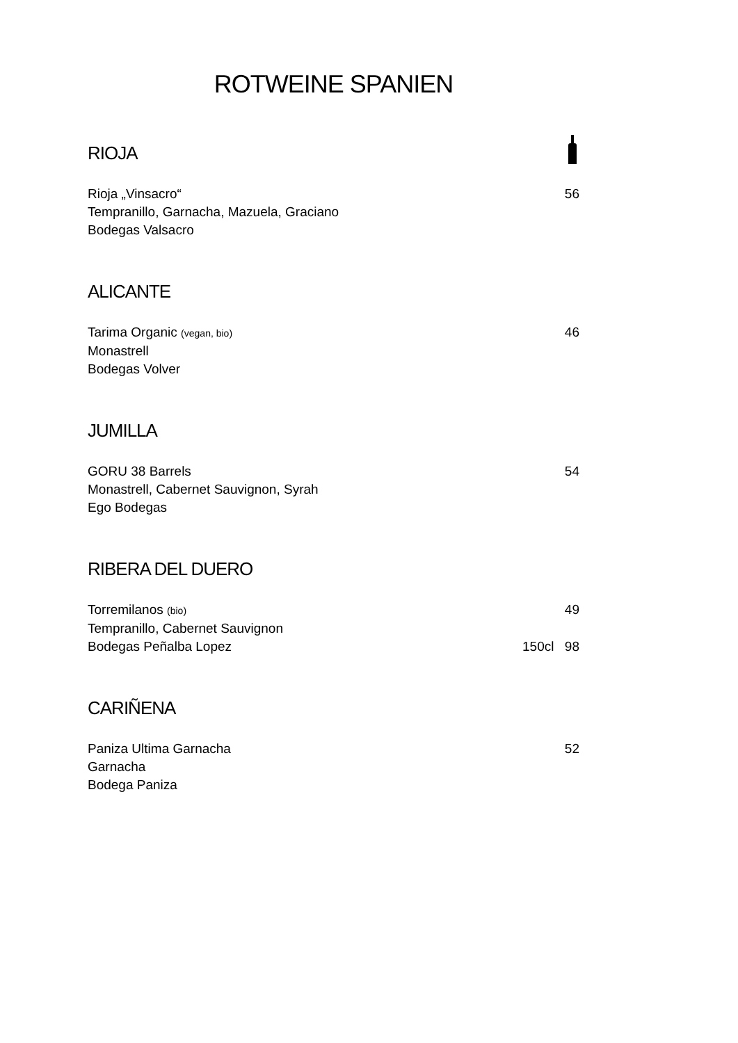ROTWEINE SPANIEN
RIOJA
Rioja „Vinsacro“56
Tempranillo, Garnacha, Mazuela, Graciano
Bodegas Valsacro
ALICANTE
Tarima Organic (vegan, bio) 46
Monastrell
Bodegas Volver
JUMILLA
GORU 38 Barrels 54
Monastrell, Cabernet Sauvignon, Syrah
Ego Bodegas
RIBERA DEL DUERO
Torremilanos (bio) 49
Tempranillo, Cabernet Sauvignon
Bodegas Peñalba Lopez 150cl 98
CARIÑENA
Paniza Ultima Garnacha 52
Garnacha
Bodega Paniza